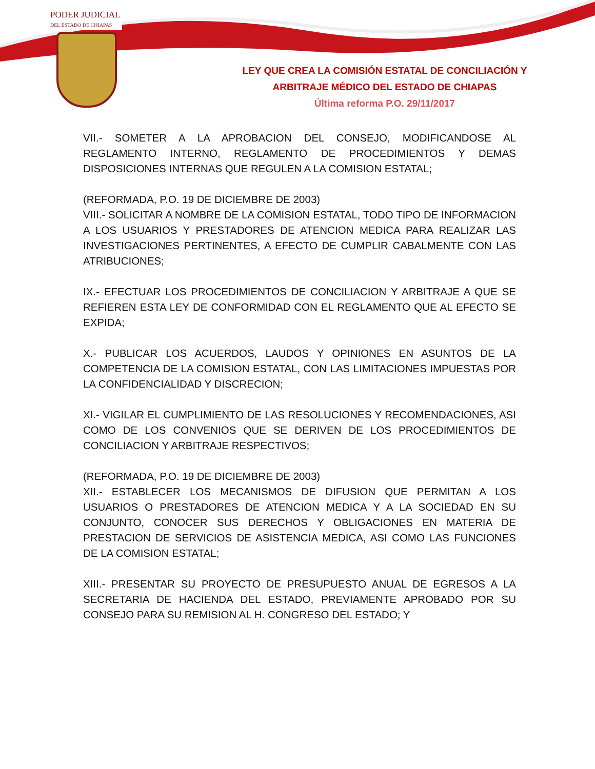PODER JUDICIAL
DEL ESTADO DE CHIAPAS
LEY QUE CREA LA COMISIÓN ESTATAL DE CONCILIACIÓN Y
ARBITRAJE MÉDICO DEL ESTADO DE CHIAPAS
Última reforma P.O. 29/11/2017
VII.- SOMETER A LA APROBACION DEL CONSEJO, MODIFICANDOSE AL REGLAMENTO INTERNO, REGLAMENTO DE PROCEDIMIENTOS Y DEMAS DISPOSICIONES INTERNAS QUE REGULEN A LA COMISION ESTATAL;
(REFORMADA, P.O. 19 DE DICIEMBRE DE 2003)
VIII.- SOLICITAR A NOMBRE DE LA COMISION ESTATAL, TODO TIPO DE INFORMACION A LOS USUARIOS Y PRESTADORES DE ATENCION MEDICA PARA REALIZAR LAS INVESTIGACIONES PERTINENTES, A EFECTO DE CUMPLIR CABALMENTE CON LAS ATRIBUCIONES;
IX.- EFECTUAR LOS PROCEDIMIENTOS DE CONCILIACION Y ARBITRAJE A QUE SE REFIEREN ESTA LEY DE CONFORMIDAD CON EL REGLAMENTO QUE AL EFECTO SE EXPIDA;
X.- PUBLICAR LOS ACUERDOS, LAUDOS Y OPINIONES EN ASUNTOS DE LA COMPETENCIA DE LA COMISION ESTATAL, CON LAS LIMITACIONES IMPUESTAS POR LA CONFIDENCIALIDAD Y DISCRECION;
XI.- VIGILAR EL CUMPLIMIENTO DE LAS RESOLUCIONES Y RECOMENDACIONES, ASI COMO DE LOS CONVENIOS QUE SE DERIVEN DE LOS PROCEDIMIENTOS DE CONCILIACION Y ARBITRAJE RESPECTIVOS;
(REFORMADA, P.O. 19 DE DICIEMBRE DE 2003)
XII.- ESTABLECER LOS MECANISMOS DE DIFUSION QUE PERMITAN A LOS USUARIOS O PRESTADORES DE ATENCION MEDICA Y A LA SOCIEDAD EN SU CONJUNTO, CONOCER SUS DERECHOS Y OBLIGACIONES EN MATERIA DE PRESTACION DE SERVICIOS DE ASISTENCIA MEDICA, ASI COMO LAS FUNCIONES DE LA COMISION ESTATAL;
XIII.- PRESENTAR SU PROYECTO DE PRESUPUESTO ANUAL DE EGRESOS A LA SECRETARIA DE HACIENDA DEL ESTADO, PREVIAMENTE APROBADO POR SU CONSEJO PARA SU REMISION AL H. CONGRESO DEL ESTADO; Y